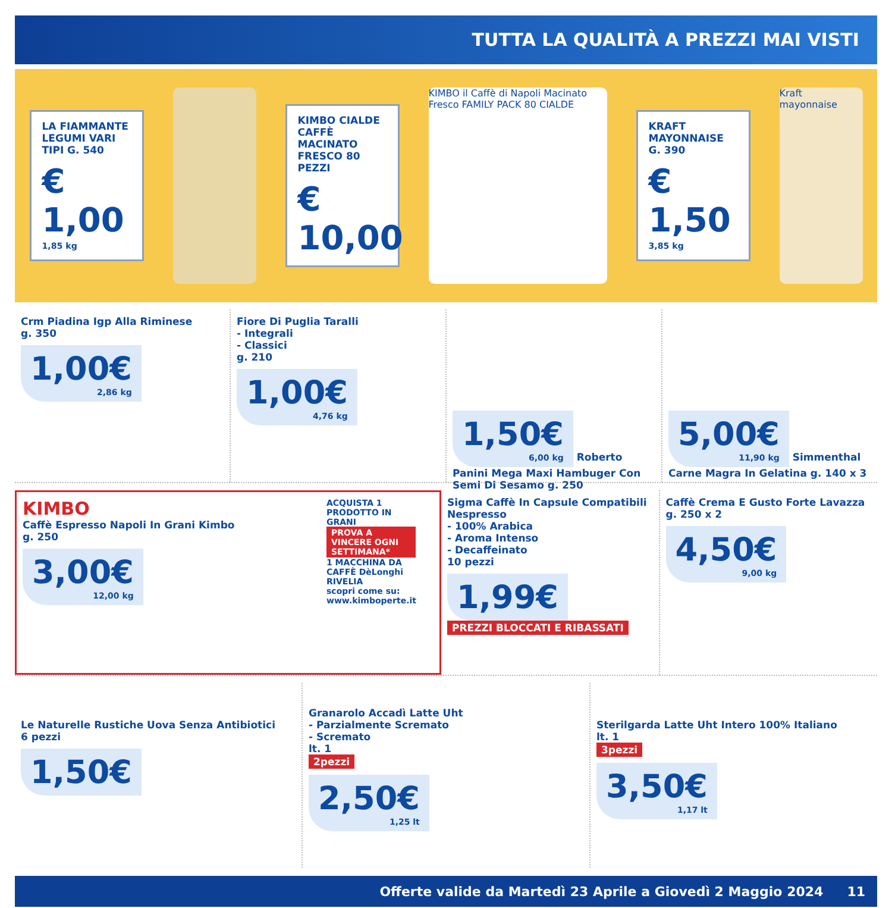TUTTA LA QUALITÀ A PREZZI MAI VISTI
LA FIAMMANTE LEGUMI VARI TIPI G. 540
€ 1,00
1,85 kg
KIMBO CIALDE CAFFÈ MACINATO FRESCO 80 PEZZI
€ 10,00
KIMBO il Caffè di Napoli Macinato Fresco FAMILY PACK 80 CIALDE
KRAFT MAYONNAISE G. 390
€ 1,50
3,85 kg
Kraft mayonnaise
Crm Piadina Igp Alla Riminese
g. 350
1,00€ 2,86 kg
Fiore Di Puglia Taralli
- Integrali
- Classici
g. 210
1,00€ 4,76 kg
1,50€ 6,00 kg
Roberto Panini Mega Maxi Hambuger Con Semi Di Sesamo g. 250
5,00€ 11,90 kg
Simmenthal Carne Magra In Gelatina g. 140 x 3
KIMBO
Caffè Espresso Napoli In Grani Kimbo
g. 250
3,00€ 12,00 kg
ACQUISTA 1 PRODOTTO IN GRANI
PROVA A VINCERE OGNI SETTIMANA*
1 MACCHINA DA CAFFÈ DèLonghi RIVELIA
scopri come su: www.kimboperte.it
Sigma Caffè In Capsule Compatibili Nespresso
- 100% Arabica
- Aroma Intenso
- Decaffeinato
10 pezzi
1,99€
PREZZI BLOCCATI E RIBASSATI
Caffè Crema E Gusto Forte Lavazza
g. 250 x 2
4,50€ 9,00 kg
Le Naturelle Rustiche Uova Senza Antibiotici
6 pezzi
1,50€
Granarolo Accadì Latte Uht
- Parzialmente Scremato
- Scremato
lt. 1
2pezzi
2,50€ 1,25 lt
Sterilgarda Latte Uht Intero 100% Italiano
lt. 1
3pezzi
3,50€ 1,17 lt
Offerte valide da Martedì 23 Aprile a Giovedì 2 Maggio 2024 11